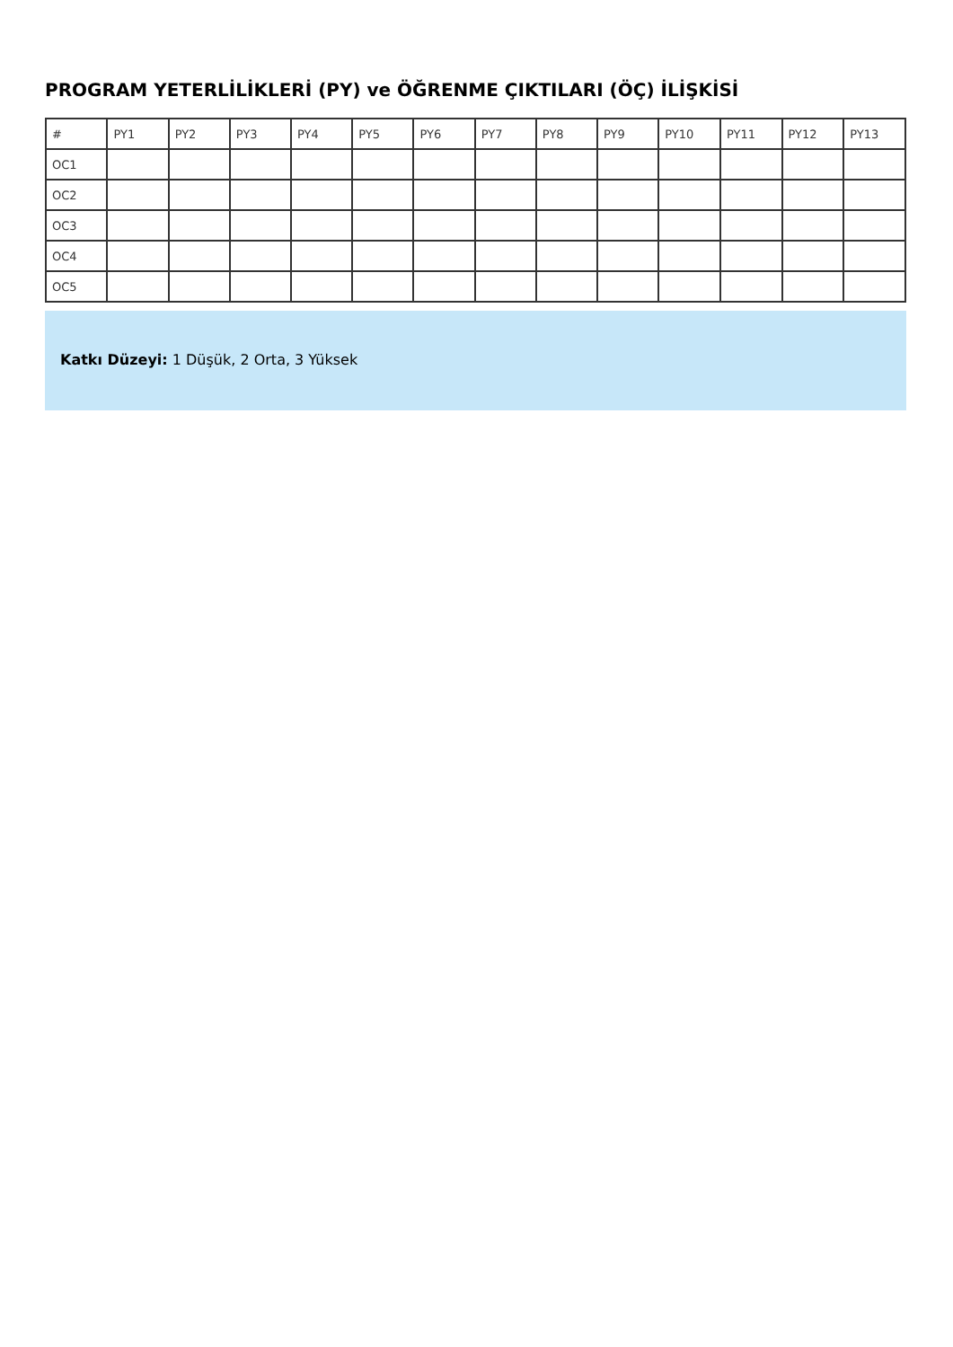PROGRAM YETERLİLİKLERİ (PY) ve ÖĞRENME ÇIKTILARI (ÖÇ) İLİŞKİSİ
| # | PY1 | PY2 | PY3 | PY4 | PY5 | PY6 | PY7 | PY8 | PY9 | PY10 | PY11 | PY12 | PY13 |
| --- | --- | --- | --- | --- | --- | --- | --- | --- | --- | --- | --- | --- | --- |
| OC1 | | | | | | | | | | | | | |
| OC2 | | | | | | | | | | | | | |
| OC3 | | | | | | | | | | | | | |
| OC4 | | | | | | | | | | | | | |
| OC5 | | | | | | | | | | | | | |
Katkı Düzeyi: 1 Düşük, 2 Orta, 3 Yüksek